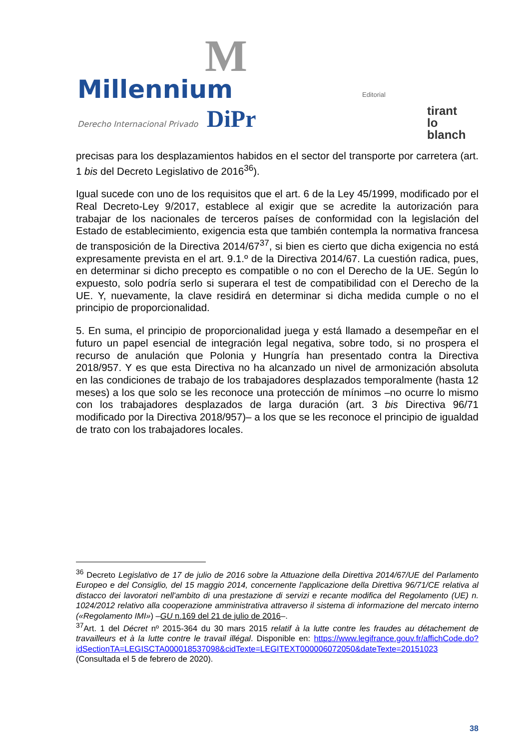M
Millennium
Derecho Internacional Privado DiPr
Editorial
tirant
lo blanch
precisas para los desplazamientos habidos en el sector del transporte por carretera (art. 1 bis del Decreto Legislativo de 2016<sup>36</sup>).
Igual sucede con uno de los requisitos que el art. 6 de la Ley 45/1999, modificado por el Real Decreto-Ley 9/2017, establece al exigir que se acredite la autorización para trabajar de los nacionales de terceros países de conformidad con la legislación del Estado de establecimiento, exigencia esta que también contempla la normativa francesa de transposición de la Directiva 2014/67<sup>37</sup>, si bien es cierto que dicha exigencia no está expresamente prevista en el art. 9.1.º de la Directiva 2014/67. La cuestión radica, pues, en determinar si dicho precepto es compatible o no con el Derecho de la UE. Según lo expuesto, solo podría serlo si superara el test de compatibilidad con el Derecho de la UE. Y, nuevamente, la clave residirá en determinar si dicha medida cumple o no el principio de proporcionalidad.
5. En suma, el principio de proporcionalidad juega y está llamado a desempeñar en el futuro un papel esencial de integración legal negativa, sobre todo, si no prospera el recurso de anulación que Polonia y Hungría han presentado contra la Directiva 2018/957. Y es que esta Directiva no ha alcanzado un nivel de armonización absoluta en las condiciones de trabajo de los trabajadores desplazados temporalmente (hasta 12 meses) a los que solo se les reconoce una protección de mínimos –no ocurre lo mismo con los trabajadores desplazados de larga duración (art. 3 bis Directiva 96/71 modificado por la Directiva 2018/957)– a los que se les reconoce el principio de igualdad de trato con los trabajadores locales.
<sup>36</sup> Decreto Legislativo de 17 de julio de 2016 sobre la Attuazione della Direttiva 2014/67/UE del Parlamento Europeo e del Consiglio, del 15 maggio 2014, concernente l'applicazione della Direttiva 96/71/CE relativa al distacco dei lavoratori nell'ambito di una prestazione di servizi e recante modifica del Regolamento (UE) n. 1024/2012 relativo alla cooperazione amministrativa attraverso il sistema di informazione del mercato interno («Regolamento IMI») –GU n.169 del 21 de julio de 2016–.
<sup>37</sup> Art. 1 del Décret nº 2015-364 du 30 mars 2015 relatif à la lutte contre les fraudes au détachement de travailleurs et à la lutte contre le travail illégal. Disponible en: https://www.legifrance.gouv.fr/affichCode.do?idSectionTA=LEGISCTA000018537098&cidTexte=LEGITEXT000006072050&dateTexte=20151023 (Consultada el 5 de febrero de 2020).
38